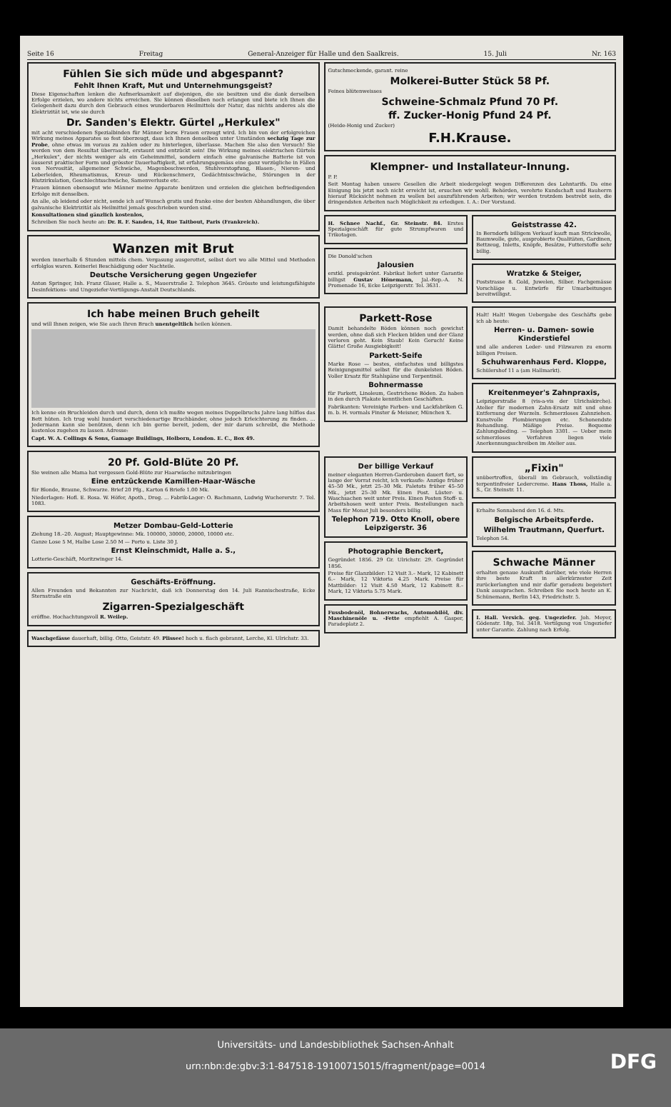Seite 16 Freitag General-Anzeiger für Halle und den Saalkreis. 15. Juli Nr. 163
Fühlen Sie sich müde und abgespannt?
Fehlt Ihnen Kraft, Mut und Unternehmungsgeist?
Diese Eigenschaften lenken die Aufmerksamkeit auf diejenigen, die sie besitzen und die dank derselben Erfolge erzielen, wo andere nichts erreichen. Sie können dieselben noch erlangen und biete ich Ihnen die Gelegenheit dazu durch den Gebrauch eines wunderbaren Heilmittels der Natur, das nichts anderes als die Elektrizität ist, wie sie durch
Dr. Sanden's Elektr. Gürtel „Herkulex"
mit acht verschiedenen Spezialbinden für Männer bezw. Frauen erzeugt wird. Ich bin von der erfolgreichen Wirkung meines Apparates so fest überzeugt, dass ich Ihnen denselben unter Umständen sechzig Tage zur Probe, ohne etwas im voraus zu zahlen oder zu hinterlegen, überlasse. Machen Sie also den Versuch! Sie werden von dem Resultat überrascht, erstaunt und entzückt sein! Die Wirkung meines elektrischen Gürtels „Herkulex", der nichts weniger als ein Geheimmittel, sondern einfach eine galvanische Batterie ist von äusserst praktischer Form und grösster Dauerhaftigkeit, ist erfahrungsgemäss eine ganz vorzügliche in Fällen von Nervosität, allgemeiner Schwäche, Magenbeschwerden, Stuhlverstopfung, Blasen-, Nieren- und Leberleiden, Rheumatismus, Kreuz- und Rückenschmerz, Gedächtnisschwäche, Störungen in der Blutzirkulation, Geschlechtsschwäche, Samenverluste etc.
Frauen können ebensogut wie Männer meine Apparate benützen und erzielen die gleichen befriedigenden Erfolge mit denselben.
An alle, ob leidend oder nicht, sende ich auf Wunsch gratis und franko eine der besten Abhandlungen, die über galvanische Elektrizität als Heilmittel jemals geschrieben worden sind.
Konsultationen sind gänzlich kostenlos,
Schreiben Sie noch heute an: Dr. R. F. Sanden, 14, Rue Taitbout, Paris (Frankreich).
Wanzen mit Brut
werden innerhalb 6 Stunden mittels chem. Vergasung ausgerottet, selbst dort wo alle Mittel und Methoden erfolglos waren. Keinerlei Beschädigung oder Nachteile.
Deutsche Versicherung gegen Ungeziefer
Anton Springer, Inh. Franz Glaser, Halle a. S., Mauerstraße 2. Telephon 3645. Grösste und leistungsfähigste Desinfektions- und Ungeziefer-Vertilgungs-Anstalt Deutschlands.
Ich habe meinen Bruch geheilt
und will Ihnen zeigen, wie Sie auch Ihren Bruch unentgeltlich heilen können.
Ich kenne ein Bruchleiden durch und durch, denn ich mußte wegen meines Doppelbruchs Jahre lang hilflos das Bett hüten. Ich trug wohl hundert verschiedenartige Bruchbänder, ohne jedoch Erleichterung zu finden. ... Jedermann kann sie benützen, denn ich bin gerne bereit, jedem, der mir darum schreibt, die Methode kostenlos zugehen zu lassen. Adresse:
Capt. W. A. Collings & Sons, Gamage Buildings, Holborn, London. E. C., Box 49.
20 Pf. Gold-Blüte 20 Pf.
Sie weinen alle Mama hat vergessen Gold-Blüte zur Haarwäsche mitzubringen
Eine entzückende Kamillen-Haar-Wäsche
für Blonde, Braune, Schwarze. Brief 20 Pfg., Karton 6 Briefe 1.00 Mk.
Niederlagen: Hofl. E. Rosa. W. Höfer, Apoth., Drog. ... Fabrik-Lager: O. Bachmann, Ludwig Wucherer­str. 7. Tel. 1083.
Metzer Dombau-Geld-Lotterie
Ziehung 18.–20. August; Hauptgewinne: Mk. 100000, 30000, 20000, 10000 etc.
Ganze Lose 5 M, Halbe Lose 2.50 M — Porto u. Liste 30 J.
Ernst Kleinschmidt, Halle a. S.,
Lotterie-Geschäft, Moritzwinger 14.
Geschäfts-Eröffnung.
Allen Freunden und Bekannten zur Nachricht, daß ich Donnerstag den 14. Juli Rannischestraße, Ecke Sternstraße ein
Zigarren-Spezialgeschäft
eröffne. Hochachtungsvoll R. Weilep.
Waschgefässe dauerhaft, billig. Otto, Geiststr. 49. Plissee! hoch u. flach gebrannt, Lerche, Kl. Ulrichstr. 33.
Gutschmeckende, garant. reine
Molkerei-Butter Stück 58 Pf.
Feines blütenweisses
Schweine-Schmalz Pfund 70 Pf.
ff. Zucker-Honig Pfund 24 Pf.
(Heide-Honig und Zucker)
F.H.Krause.
Klempner- und Installateur-Innung.
P. P.
Seit Montag haben unsere Gesellen die Arbeit niedergelegt wegen Differenzen des Lohntarifs. Da eine Einigung bis jetzt noch nicht erreicht ist, ersuchen wir wohll. Behörden, verehrte Kundschaft und Bauherrn hierauf Rücksicht nehmen zu wollen bei auszuführenden Arbeiten; wir werden trotzdem bestrebt sein, die dringendsten Arbeiten nach Möglichkeit zu erledigen. I. A.: Der Vorstand.
H. Schnee Nachf., Gr. Steinstr. 84. Erstes Spezialgeschäft für gute Strumpfwaren und Trikotagen.
Die Donold'schen
Jalousien
erstkl. preisgekrönt. Fabrikat liefert unter Garantie billigst Gustav Hönemann, Jal.-Rep.-A. N. Promenade 16, Ecke Leipzigerstr. Tel. 3631.
Geiststrasse 42.
In Berndorfs billigem Verkauf kauft man Strickwolle, Baumwolle, gute, ausprobierte Qualitäten, Gardinen, Bettzeug, Inletts, Knöpfe, Besätze, Futterstoffe sehr billig.
Wratzke & Steiger,
Poststrasse 8. Gold, Juwelen, Silber. Fachgemässe Vorschläge u. Entwürfe für Umarbeitungen bereitwilligst.
Parkett-Rose
Damit behandelte Böden können noch gewichst werden, ohne daß sich Flecken bilden und der Glanz verloren geht. Kein Staub! Kein Geruch! Keine Glätte! Große Ausgiebigkeit!
Parkett-Seife
Marke Rose — bestes, einfachstes und billigstes Reinigungsmittel selbst für die dunkelsten Böden. Voller Ersatz für Stahlspäne und Terpentinöl.
Bohnermasse
für Parkett, Linoleum, Gestrichene Böden. Zu haben in den durch Plakate kenntlichen Geschäften.
Fabrikanten: Vereinigte Farben- und Lackfabriken G. m. b. H. vormals Finster & Meisner, München X.
Halt! Halt! Wegen Uebergabe des Geschäfts gebe ich ab heute:
Herren- u. Damen- sowie Kinderstiefel
und alle anderen Leder- und Filzwaren zu enorm billigen Preisen.
Schuhwarenhaus Ferd. Kloppe,
Schülershof 11 a (am Hallmarkt).
Kreitenmeyer's Zahnpraxis,
Leipzigerstraße 8 (vis-a-vis der Ulrichskirche). Atelier für modernen Zahn-Ersatz mit und ohne Entfernung der Wurzeln. Schmerzloses Zahnziehen. Kunstvolle Plombierungen etc. Schonendste Behandlung. Mäßige Preise. Bequeme Zahlungsbeding. — Telephon 3301. — Ueber mein schmerzloses Verfahren liegen viele Anerkennungsschreiben im Atelier aus.
Der billige Verkauf
meiner eleganten Herren-Garderoben dauert fort, so lange der Vorrat reicht, ich verkaufe: Anzüge früher 45–50 Mk., jetzt 25–30 Mk. Paletots früher 45–50 Mk., jetzt 25–30 Mk. Einen Post. Lüster- u. Waschsachen weit unter Preis. Einen Posten Stoff- u. Arbeitshosen weit unter Preis. Bestellungen nach Mass für Monat Juli besonders billig.
Telephon 719. Otto Knoll, obere Leipzigerstr. 36
Photographie Benckert,
Gegründet 1856. 29 Gr. Ulrichstr. 29. Gegründet 1856.
Preise für Glanzbilder: 12 Visit 3.– Mark, 12 Kabinett 6.– Mark, 12 Viktoria 4.25 Mark. Preise für Mattbilder: 12 Visit 4.50 Mark, 12 Kabinett 8.– Mark, 12 Viktoria 5.75 Mark.
Fussbodenöl, Bohnerwachs, Automobilöl, div. Maschinenöle u. -Fette empfiehlt A. Gasper, Paradeplatz 2.
„Fixin"
unübertroffen, überall im Gebrauch, vollständig terpentinfreier Ledercreme. Hans Thoss, Halle a. S., Gr. Steinstr. 11.
Erhalte Sonnabend den 16. d. Mts.
Belgische Arbeitspferde.
Wilhelm Trautmann, Querfurt.
Telephon 54.
Schwache Männer
erhalten genaue Auskunft darüber, wie viele Herren ihre beste Kraft in allerkürzester Zeit zurückerlangten und mir dafür geradezu begeistert Dank aussprachen. Schreiben Sie noch heute an K. Schünemann, Berlin 143, Friedrichstr. 5.
I. Hall. Versich. geg. Ungeziefer. Joh. Meyer, Gödenstr. 18p, Tel. 3418. Vertilgung von Ungeziefer unter Garantie. Zahlung nach Erfolg.
Universitäts- und Landesbibliothek Sachsen-Anhalt
urn:nbn:de:gbv:3:1-847518-19100715015/fragment/page=0014
DFG